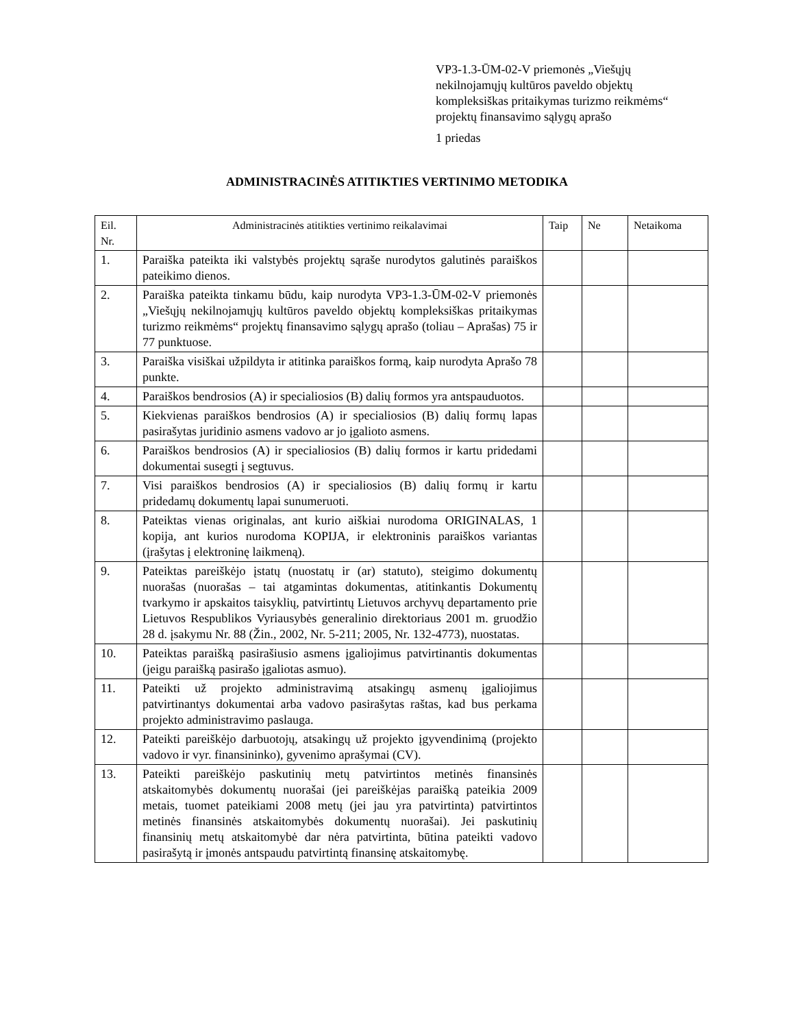VP3-1.3-ŪM-02-V priemonės „Viešųjų nekilnojamųjų kultūros paveldo objektų kompleksiškas pritaikymas turizmo reikmėms“ projektų finansavimo sąlygų aprašo
1 priedas
ADMINISTRACINĖS ATITIKTIES VERTINIMO METODIKA
| Eil. Nr. | Administracinės atitikties vertinimo reikalavimai | Taip | Ne | Netaikoma |
| --- | --- | --- | --- | --- |
| 1. | Paraiška pateikta iki valstybės projektų sąraše nurodytos galutinės paraiškos pateikimo dienos. | | | |
| 2. | Paraiška pateikta tinkamu būdu, kaip nurodyta VP3-1.3-ŪM-02-V priemonės „Viešųjų nekilnojamųjų kultūros paveldo objektų kompleksiškas pritaikymas turizmo reikmėms“ projektų finansavimo sąlygų aprašo (toliau – Aprašas) 75 ir 77 punktuose. | | | |
| 3. | Paraiška visiškai užpildyta ir atitinka paraiškos formą, kaip nurodyta Aprašo 78 punkte. | | | |
| 4. | Paraiškos bendrosios (A) ir specialiosios (B) dalių formos yra antspauduotos. | | | |
| 5. | Kiekvienas paraiškos bendrosios (A) ir specialiosios (B) dalių formų lapas pasirašytas juridinio asmens vadovo ar jo įgalioto asmens. | | | |
| 6. | Paraiškos bendrosios (A) ir specialiosios (B) dalių formos ir kartu pridedami dokumentai susegti į segtuvus. | | | |
| 7. | Visi paraiškos bendrosios (A) ir specialiosios (B) dalių formų ir kartu pridedamų dokumentų lapai sunumeruoti. | | | |
| 8. | Pateiktas vienas originalas, ant kurio aiškiai nurodoma ORIGINALAS, 1 kopija, ant kurios nurodoma KOPIJA, ir elektroninis paraiškos variantas (įrašytas į elektroninę laikmeną). | | | |
| 9. | Pateiktas pareiškėjo įstatų (nuostatų ir (ar) statuto), steigimo dokumentų nuorašas (nuorašas – tai atgamintas dokumentas, atitinkantis Dokumentų tvarkymo ir apskaitos taisyklių, patvirtintų Lietuvos archyvų departamento prie Lietuvos Respublikos Vyriausybės generalinio direktoriaus 2001 m. gruodžio 28 d. įsakymu Nr. 88 (Žin., 2002, Nr. 5-211; 2005, Nr. 132-4773), nuostatas. | | | |
| 10. | Pateiktas paraišką pasirašiusio asmens įgaliojimus patvirtinantis dokumentas (jeigu paraišką pasirašo įgaliotas asmuo). | | | |
| 11. | Pateikti už projekto administravimą atsakingų asmenų įgaliojimus patvirtinantys dokumentai arba vadovo pasirašytas raštas, kad bus perkama projekto administravimo paslauga. | | | |
| 12. | Pateikti pareiškėjo darbuotojų, atsakingų už projekto įgyvendinimą (projekto vadovo ir vyr. finansininko), gyvenimo aprašymai (CV). | | | |
| 13. | Pateikti pareiškėjo paskutinių metų patvirtintos metinės finansinės atskaitomybės dokumentų nuorašai (jei pareiškėjas paraišką pateikia 2009 metais, tuomet pateikiami 2008 metų (jei jau yra patvirtinta) patvirtintos metinės finansinės atskaitomybės dokumentų nuorašai). Jei paskutinių finansinių metų atskaitomybė dar nėra patvirtinta, būtina pateikti vadovo pasirašytą ir įmonės antspaudu patvirtintą finansinę atskaitomybę. | | | |